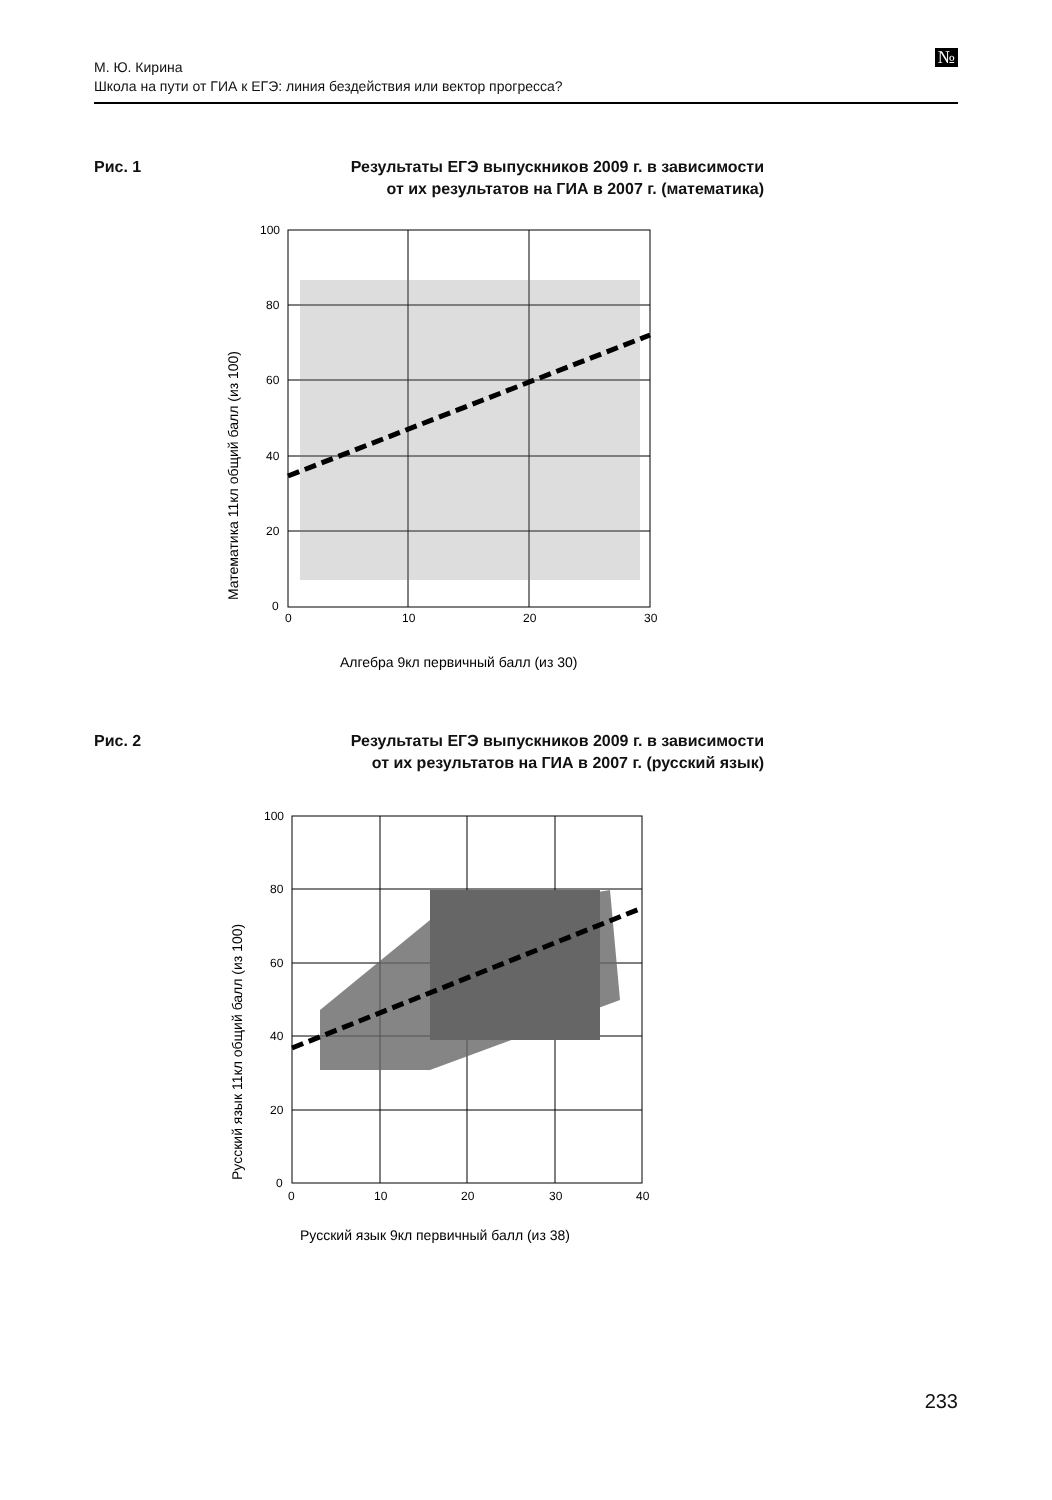М. Ю. Кирина
Школа на пути от ГИА к ЕГЭ: линия бездействия или вектор прогресса?
№
Рис. 1
Результаты ЕГЭ выпускников 2009 г. в зависимости
от их результатов на ГИА в 2007 г. (математика)
100
80
60
40
20
0
0
10
20
30
Алгебра 9кл первичный балл (из 30)
Математика 11кл общий балл (из 100)
Рис. 2
Результаты ЕГЭ выпускников 2009 г. в зависимости
от их результатов на ГИА в 2007 г. (русский язык)
100
80
60
40
20
0
0
10
20
30
40
Русский язык 9кл первичный балл (из 38)
Русский язык 11кл общий балл (из 100)
233